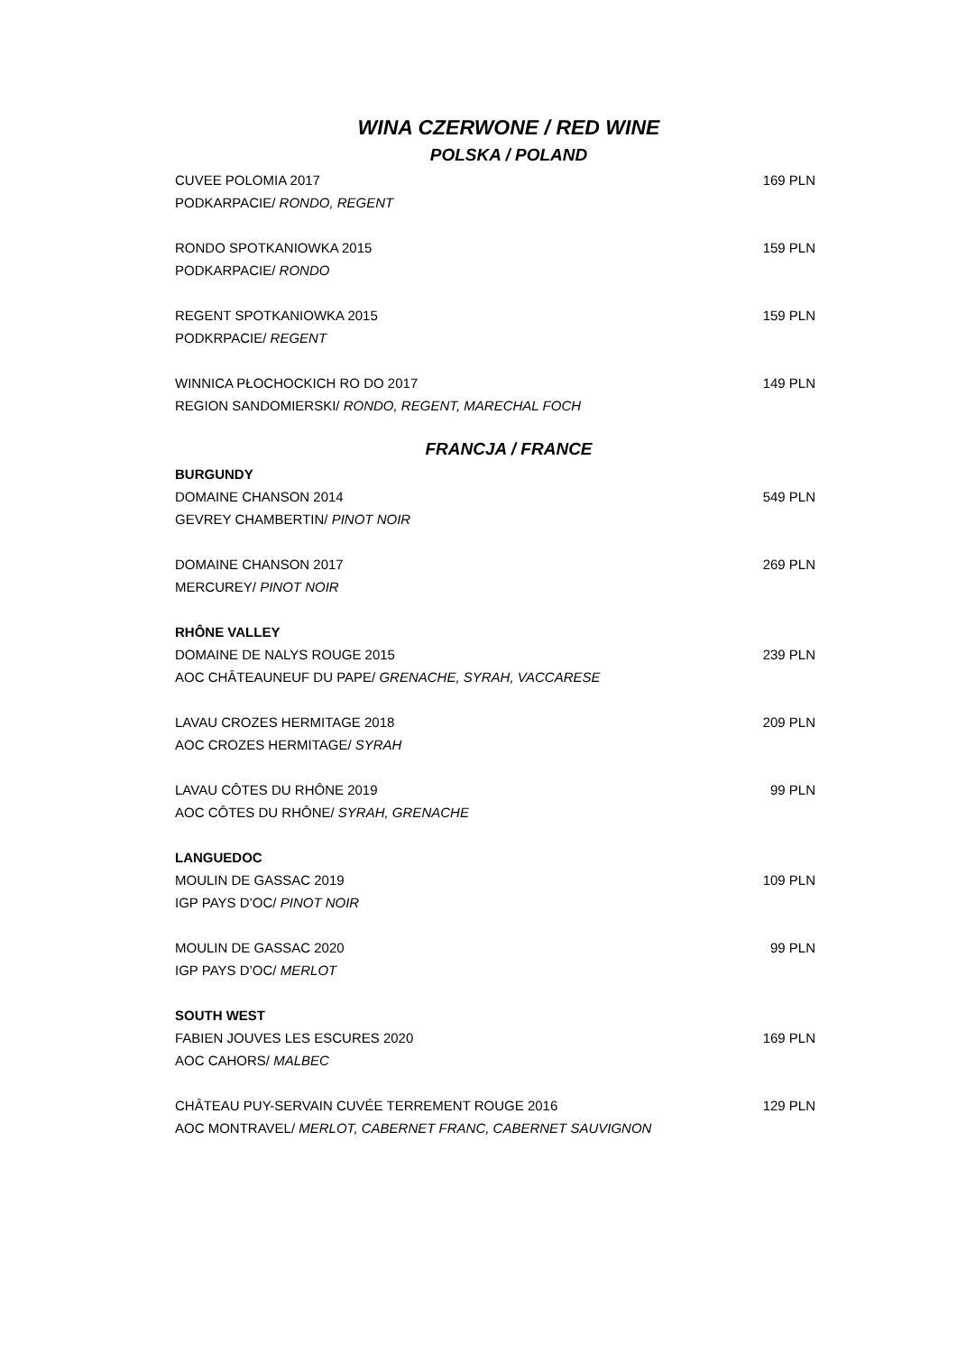WINA CZERWONE / RED WINE
POLSKA / POLAND
CUVEE POLOMIA 2017 169 PLN
PODKARPACIE/ RONDO, REGENT
RONDO SPOTKANIOWKA 2015 159 PLN
PODKARPACIE/ RONDO
REGENT SPOTKANIOWKA 2015 159 PLN
PODKRPACIE/ REGENT
WINNICA PŁOCHOCKICH RO DO 2017 149 PLN
REGION SANDOMIERSKI/ RONDO, REGENT, MARECHAL FOCH
FRANCJA / FRANCE
BURGUNDY
DOMAINE CHANSON 2014 549 PLN
GEVREY CHAMBERTIN/ PINOT NOIR
DOMAINE CHANSON 2017 269 PLN
MERCUREY/ PINOT NOIR
RHÔNE VALLEY
DOMAINE DE NALYS ROUGE 2015 239 PLN
AOC CHÂTEAUNEUF DU PAPE/ GRENACHE, SYRAH, VACCARESE
LAVAU CROZES HERMITAGE 2018 209 PLN
AOC CROZES HERMITAGE/ SYRAH
LAVAU CÔTES DU RHÔNE 2019 99 PLN
AOC CÔTES DU RHÔNE/ SYRAH, GRENACHE
LANGUEDOC
MOULIN DE GASSAC 2019 109 PLN
IGP PAYS D’OC/ PINOT NOIR
MOULIN DE GASSAC 2020 99 PLN
IGP PAYS D’OC/ MERLOT
SOUTH WEST
FABIEN JOUVES LES ESCURES 2020 169 PLN
AOC CAHORS/ MALBEC
CHÂTEAU PUY-SERVAIN CUVÉE TERREMENT ROUGE 2016 129 PLN
AOC MONTRAVEL/ MERLOT, CABERNET FRANC, CABERNET SAUVIGNON